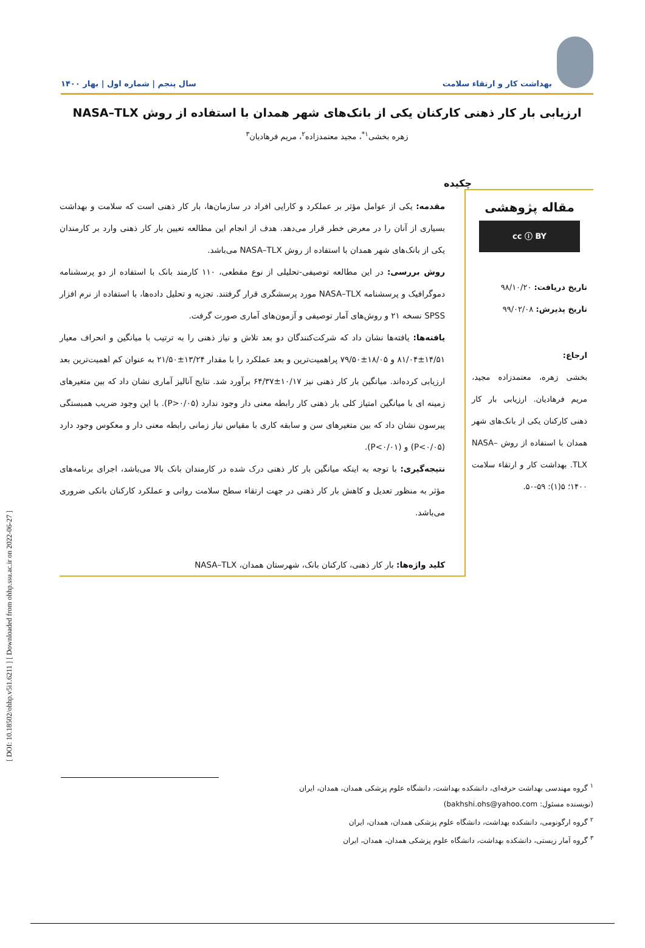بهداشت کار و ارتقاء سلامت
سال پنجم | شماره اول | بهار ۱۴۰۰
ارزیابی بار کار ذهنی کارکنان یکی از بانک‌های شهر همدان با استفاده از روش NASA–TLX
زهره بخشی<sup>۱*</sup>، مجید معتمدزاده<sup>۲</sup>، مریم فرهادیان<sup>۳</sup>
چکیده
مقاله پژوهشی
cc ⓘ BY
تاریخ دریافت: ۹۸/۱۰/۲۰
تاریخ پذیرش: ۹۹/۰۲/۰۸
ارجاع:
بخشی زهره، معتمدزاده مجید، مریم فرهادیان. ارزیابی بار کار ذهنی کارکنان یکی از بانک‌های شهر همدان با استفاده از روش NASA–TLX. بهداشت کار و ارتقاء سلامت ۱۴۰۰؛ ۵(۱): ۵۹-۵۰.
مقدمه: یکی از عوامل مؤثر بر عملکرد و کارایی افراد در سازمان‌ها، بار کار ذهنی است که سلامت و بهداشت بسیاری از آنان را در معرض خطر قرار می‌دهد. هدف از انجام این مطالعه تعیین بار کار ذهنی وارد بر کارمندان یکی از بانک‌های شهر همدان با استفاده از روش NASA–TLX می‌باشد.
روش بررسی: در این مطالعه توصیفی-تحلیلی از نوع مقطعی، ۱۱۰ کارمند بانک با استفاده از دو پرسشنامه دموگرافیک و پرسشنامه NASA–TLX مورد پرسشگری قرار گرفتند. تجزیه و تحلیل داده‌ها، با استفاده از نرم افزار SPSS نسخه ۲۱ و روش‌های آمار توصیفی و آزمون‌های آماری صورت گرفت.
یافته‌ها: یافته‌ها نشان داد که شرکت‌کنندگان دو بعد تلاش و نیاز ذهنی را به ترتیب با میانگین و انحراف معیار ۱۴/۵۱±۸۱/۰۴ و ۱۸/۰۵±۷۹/۵۰ پراهمیت‌ترین و بعد عملکرد را با مقدار ۱۳/۲۴±۲۱/۵۰ به عنوان کم اهمیت‌ترین بعد ارزیابی کرده‌اند. میانگین بار کار ذهنی نیز ۱۰/۱۷±۶۴/۳۷ برآورد شد. نتایج آنالیز آماری نشان داد که بین متغیرهای زمینه ای با میانگین امتیاز کلی بار ذهنی کار رابطه معنی دار وجود ندارد (P>۰/۰۵). با این وجود ضریب همبستگی پیرسون نشان داد که بین متغیرهای سن و سابقه کاری با مقیاس نیاز زمانی رابطه معنی دار و معکوس وجود دارد (P<۰/۰۵) و (P<۰/۰۱).
نتیجه‌گیری: با توجه به اینکه میانگین بار کار ذهنی درک شده در کارمندان بانک بالا می‌باشد، اجرای برنامه‌های مؤثر به منظور تعدیل و کاهش بار کار ذهنی در جهت ارتقاء سطح سلامت روانی و عملکرد کارکنان بانکی ضروری می‌باشد.
کلید واژه‌ها: بار کار ذهنی، کارکنان بانک، شهرستان همدان، NASA–TLX
<sup>۱</sup> گروه مهندسی بهداشت حرفه‌ای، دانشکده بهداشت، دانشگاه علوم پزشکی همدان، همدان، ایران
(نویسنده مسئول: bakhshi.ohs@yahoo.com)
<sup>۲</sup> گروه ارگونومی، دانشکده بهداشت، دانشگاه علوم پزشکی همدان، همدان، ایران
<sup>۳</sup> گروه آمار زیستی، دانشکده بهداشت، دانشگاه علوم پزشکی همدان، همدان، ایران
[ DOI: 10.18502/ohhp.v5i1.6211 ] [ Downloaded from ohhp.ssu.ac.ir on 2022-06-27 ]